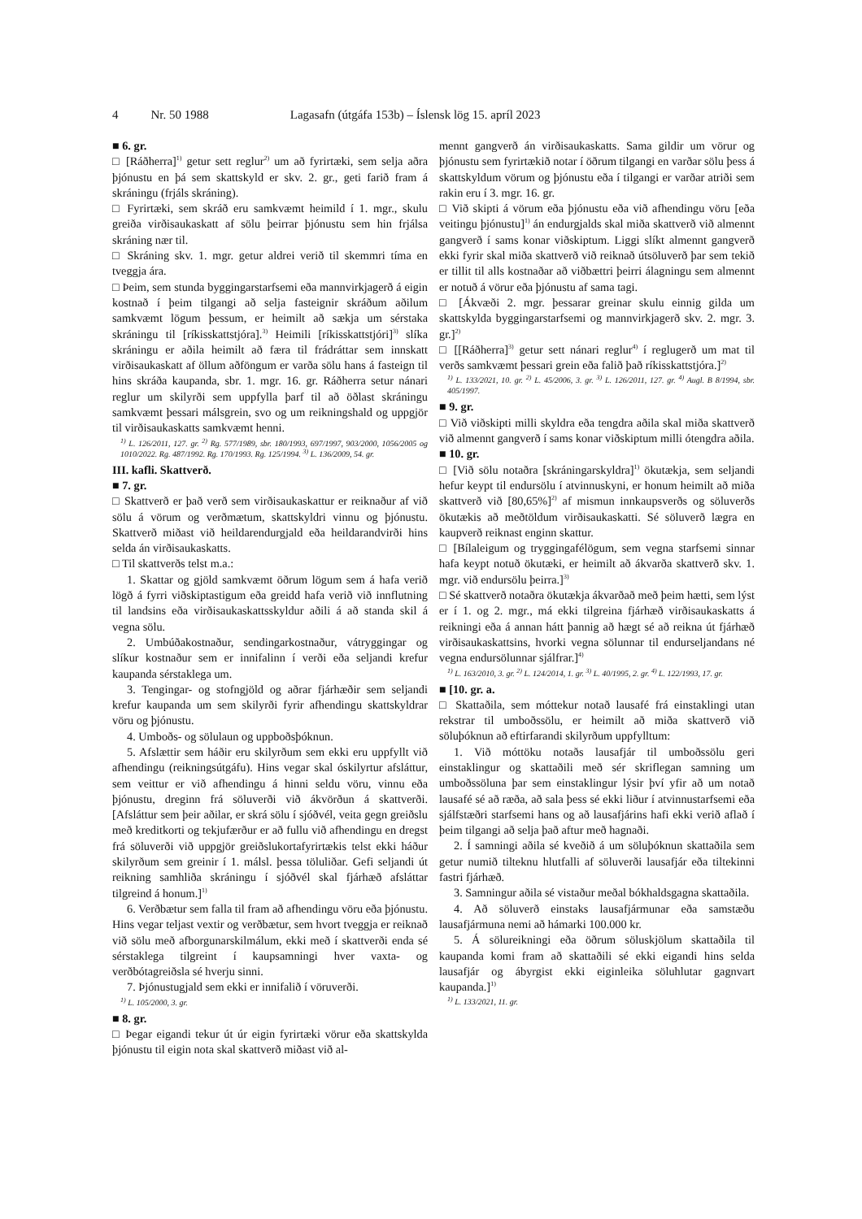4 Nr. 50 1988 Lagasafn (útgáfa 153b) – Íslensk lög 15. apríl 2023
■ 6. gr.
□ [Ráðherra]<sup>1)</sup> getur sett reglur<sup>2)</sup> um að fyrirtæki, sem selja aðra þjónustu en þá sem skattskyld er skv. 2. gr., geti farið fram á skráningu (frjáls skráning).
□ Fyrirtæki, sem skráð eru samkvæmt heimild í 1. mgr., skulu greiða virðisaukaskatt af sölu þeirrar þjónustu sem hin frjálsa skráning nær til.
□ Skráning skv. 1. mgr. getur aldrei verið til skemmri tíma en tveggja ára.
□ Þeim, sem stunda byggingarstarfsemi eða mannvirkjagerð á eigin kostnað í þeim tilgangi að selja fasteignir skráðum aðilum samkvæmt lögum þessum, er heimilt að sækja um sérstaka skráningu til [ríkisskattstjóra].<sup>3)</sup> Heimili [ríkisskattstjóri]<sup>3)</sup> slíka skráningu er aðila heimilt að færa til frádráttar sem innskatt virðisaukaskatt af öllum aðföngum er varða sölu hans á fasteign til hins skráða kaupanda, sbr. 1. mgr. 16. gr. Ráðherra setur nánari reglur um skilyrði sem uppfylla þarf til að öðlast skráningu samkvæmt þessari málsgrein, svo og um reikningshald og uppgjör til virðisaukaskatts samkvæmt henni.
<sup>1)</sup> L. 126/2011, 127. gr. <sup>2)</sup> Rg. 577/1989, sbr. 180/1993, 697/1997, 903/2000, 1056/2005 og 1010/2022. Rg. 487/1992. Rg. 170/1993. Rg. 125/1994. <sup>3)</sup> L. 136/2009, 54. gr.
III. kafli. Skattverð.
■ 7. gr.
□ Skattverð er það verð sem virðisaukaskattur er reiknaður af við sölu á vörum og verðmætum, skattskyldri vinnu og þjónustu. Skattverð miðast við heildarendurgjald eða heildarandvirði hins selda án virðisaukaskatts.
□ Til skattverðs telst m.a.:
1. Skattar og gjöld samkvæmt öðrum lögum sem á hafa verið lögð á fyrri viðskiptastigum eða greidd hafa verið við innflutning til landsins eða virðisaukaskattsskyldur aðili á að standa skil á vegna sölu.
2. Umbúðakostnaður, sendingarkostnaður, vátryggingar og slíkur kostnaður sem er innifalinn í verði eða seljandi krefur kaupanda sérstaklega um.
3. Tengingar- og stofngjöld og aðrar fjárhæðir sem seljandi krefur kaupanda um sem skilyrði fyrir afhendingu skattskyldrar vöru og þjónustu.
4. Umboðs- og sölulaun og uppboðsþóknun.
5. Afslættir sem háðir eru skilyrðum sem ekki eru uppfyllt við afhendingu (reikningsútgáfu). Hins vegar skal óskilyrtur afsláttur, sem veittur er við afhendingu á hinni seldu vöru, vinnu eða þjónustu, dreginn frá söluverði við ákvörðun á skattverði. [Afsláttur sem þeir aðilar, er skrá sölu í sjóðvél, veita gegn greiðslu með kreditkorti og tekjufærður er að fullu við afhendingu en dregst frá söluverði við uppgjör greiðslukortafyrirtækis telst ekki háður skilyrðum sem greinir í 1. málsl. þessa töluliðar. Gefi seljandi út reikning samhliða skráningu í sjóðvél skal fjárhæð afsláttar tilgreind á honum.]<sup>1)</sup>
6. Verðbætur sem falla til fram að afhendingu vöru eða þjónustu. Hins vegar teljast vextir og verðbætur, sem hvort tveggja er reiknað við sölu með afborgunarskilmálum, ekki með í skattverði enda sé sérstaklega tilgreint í kaupsamningi hver vaxta- og verðbótagreiðsla sé hverju sinni.
7. Þjónustugjald sem ekki er innifalið í vöruverði.
<sup>1)</sup> L. 105/2000, 3. gr.
■ 8. gr.
□ Þegar eigandi tekur út úr eigin fyrirtæki vörur eða skattskylda þjónustu til eigin nota skal skattverð miðast við al-
mennt gangverð án virðisaukaskatts. Sama gildir um vörur og þjónustu sem fyrirtækið notar í öðrum tilgangi en varðar sölu þess á skattskyldum vörum og þjónustu eða í tilgangi er varðar atriði sem rakin eru í 3. mgr. 16. gr.
□ Við skipti á vörum eða þjónustu eða við afhendingu vöru [eða veitingu þjónustu]<sup>1)</sup> án endurgjalds skal miða skattverð við almennt gangverð í sams konar viðskiptum. Liggi slíkt almennt gangverð ekki fyrir skal miða skattverð við reiknað útsöluverð þar sem tekið er tillit til alls kostnaðar að viðbættri þeirri álagningu sem almennt er notuð á vörur eða þjónustu af sama tagi.
□ [Ákvæði 2. mgr. þessarar greinar skulu einnig gilda um skattskylda byggingarstarfsemi og mannvirkjagerð skv. 2. mgr. 3. gr.]<sup>2)</sup>
□ [[Ráðherra]<sup>3)</sup> getur sett nánari reglur<sup>4)</sup> í reglugerð um mat til verðs samkvæmt þessari grein eða falið það ríkisskattstjóra.]<sup>2)</sup>
<sup>1)</sup> L. 133/2021, 10. gr. <sup>2)</sup> L. 45/2006, 3. gr. <sup>3)</sup> L. 126/2011, 127. gr. <sup>4)</sup> Augl. B 8/1994, sbr. 405/1997.
■ 9. gr.
□ Við viðskipti milli skyldra eða tengdra aðila skal miða skattverð við almennt gangverð í sams konar viðskiptum milli ótengdra aðila.
■ 10. gr.
□ [Við sölu notaðra [skráningarskyldra]<sup>1)</sup> ökutækja, sem seljandi hefur keypt til endursölu í atvinnuskyni, er honum heimilt að miða skattverð við [80,65%]<sup>2)</sup> af mismun innkaupsverðs og söluverðs ökutækis að meðtöldum virðisaukaskatti. Sé söluverð lægra en kaupverð reiknast enginn skattur.
□ [Bílaleigum og tryggingafélögum, sem vegna starfsemi sinnar hafa keypt notuð ökutæki, er heimilt að ákvarða skattverð skv. 1. mgr. við endursölu þeirra.]<sup>3)</sup>
□ Sé skattverð notaðra ökutækja ákvarðað með þeim hætti, sem lýst er í 1. og 2. mgr., má ekki tilgreina fjárhæð virðisaukaskatts á reikningi eða á annan hátt þannig að hægt sé að reikna út fjárhæð virðisaukaskattsins, hvorki vegna sölunnar til endurseljandans né vegna endursölunnar sjálfrar.]<sup>4)</sup>
<sup>1)</sup> L. 163/2010, 3. gr. <sup>2)</sup> L. 124/2014, 1. gr. <sup>3)</sup> L. 40/1995, 2. gr. <sup>4)</sup> L. 122/1993, 17. gr.
■ [10. gr. a.
□ Skattaðila, sem móttekur notað lausafé frá einstaklingi utan rekstrar til umboðssölu, er heimilt að miða skattverð við söluþóknun að eftirfarandi skilyrðum uppfylltum:
1. Við móttöku notaðs lausafjár til umboðssölu geri einstaklingur og skattaðili með sér skriflegan samning um umboðssöluna þar sem einstaklingur lýsir því yfir að um notað lausafé sé að ræða, að sala þess sé ekki liður í atvinnustarfsemi eða sjálfstæðri starfsemi hans og að lausafjárins hafi ekki verið aflað í þeim tilgangi að selja það aftur með hagnaði.
2. Í samningi aðila sé kveðið á um söluþóknun skattaðila sem getur numið tilteknu hlutfalli af söluverði lausafjár eða tiltekinni fastri fjárhæð.
3. Samningur aðila sé vistaður meðal bókhaldsgagna skattaðila.
4. Að söluverð einstaks lausafjármunar eða samstæðu lausafjármuna nemi að hámarki 100.000 kr.
5. Á sölureikningi eða öðrum söluskjölum skattaðila til kaupanda komi fram að skattaðili sé ekki eigandi hins selda lausafjár og ábyrgist ekki eiginleika söluhlutar gagnvart kaupanda.]<sup>1)</sup>
<sup>1)</sup> L. 133/2021, 11. gr.